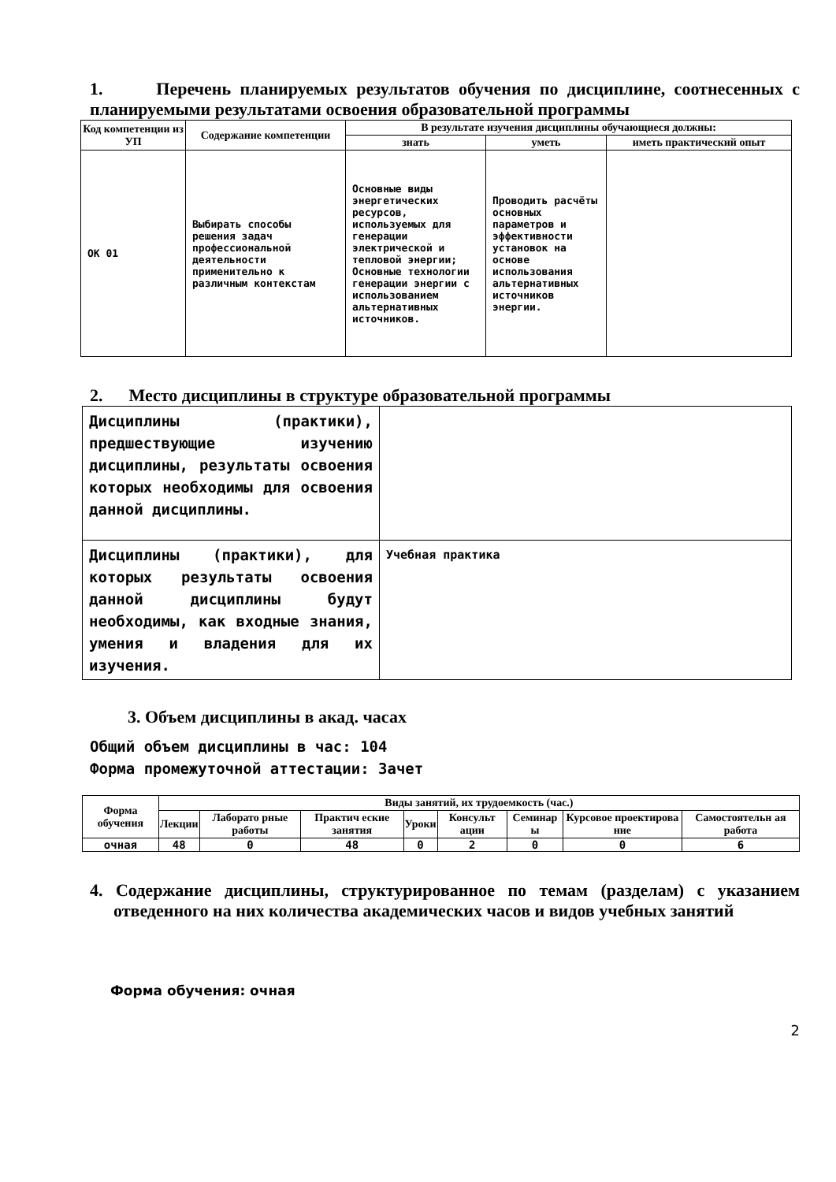1. Перечень планируемых результатов обучения по дисциплине, соотнесенных с планируемыми результатами освоения образовательной программы
| Код компетенции из УП | Содержание компетенции | В результате изучения дисциплины обучающиеся должны: | | |
| --- | --- | --- | --- | --- |
| | | знать | уметь | иметь практический опыт |
| ОК 01 | Выбирать способы решения задач профессиональной деятельности применительно к различным контекстам | Основные виды энергетических ресурсов, используемых для генерации электрической и тепловой энергии; Основные технологии генерации энергии с использованием альтернативных источников. | Проводить расчёты основных параметров и эффективности установок на основе использования альтернативных источников энергии. | |
2. Место дисциплины в структуре образовательной программы
| Дисциплины (практики), предшествующие изучению дисциплины, результаты освоения которых необходимы для освоения данной дисциплины. | |
| Дисциплины (практики), для которых результаты освоения данной дисциплины будут необходимы, как входные знания, умения и владения для их изучения. | Учебная практика |
3. Объем дисциплины в акад. часах
Общий объем дисциплины в час: 104
Форма промежуточной аттестации: Зачет
| Форма обучения | Виды занятий, их трудоемкость (час.) | | | | | | | |
| --- | --- | --- | --- | --- | --- | --- | --- | --- |
| | Лекции | Лаборато рные работы | Практич еские занятия | Уроки | Консульт ации | Семинар ы | Курсовое проектирова ние | Самостоятельн ая работа |
| очная | 48 | 0 | 48 | 0 | 2 | 0 | 0 | 6 |
4. Содержание дисциплины, структурированное по темам (разделам) с указанием отведенного на них количества академических часов и видов учебных занятий
Форма обучения: очная
2